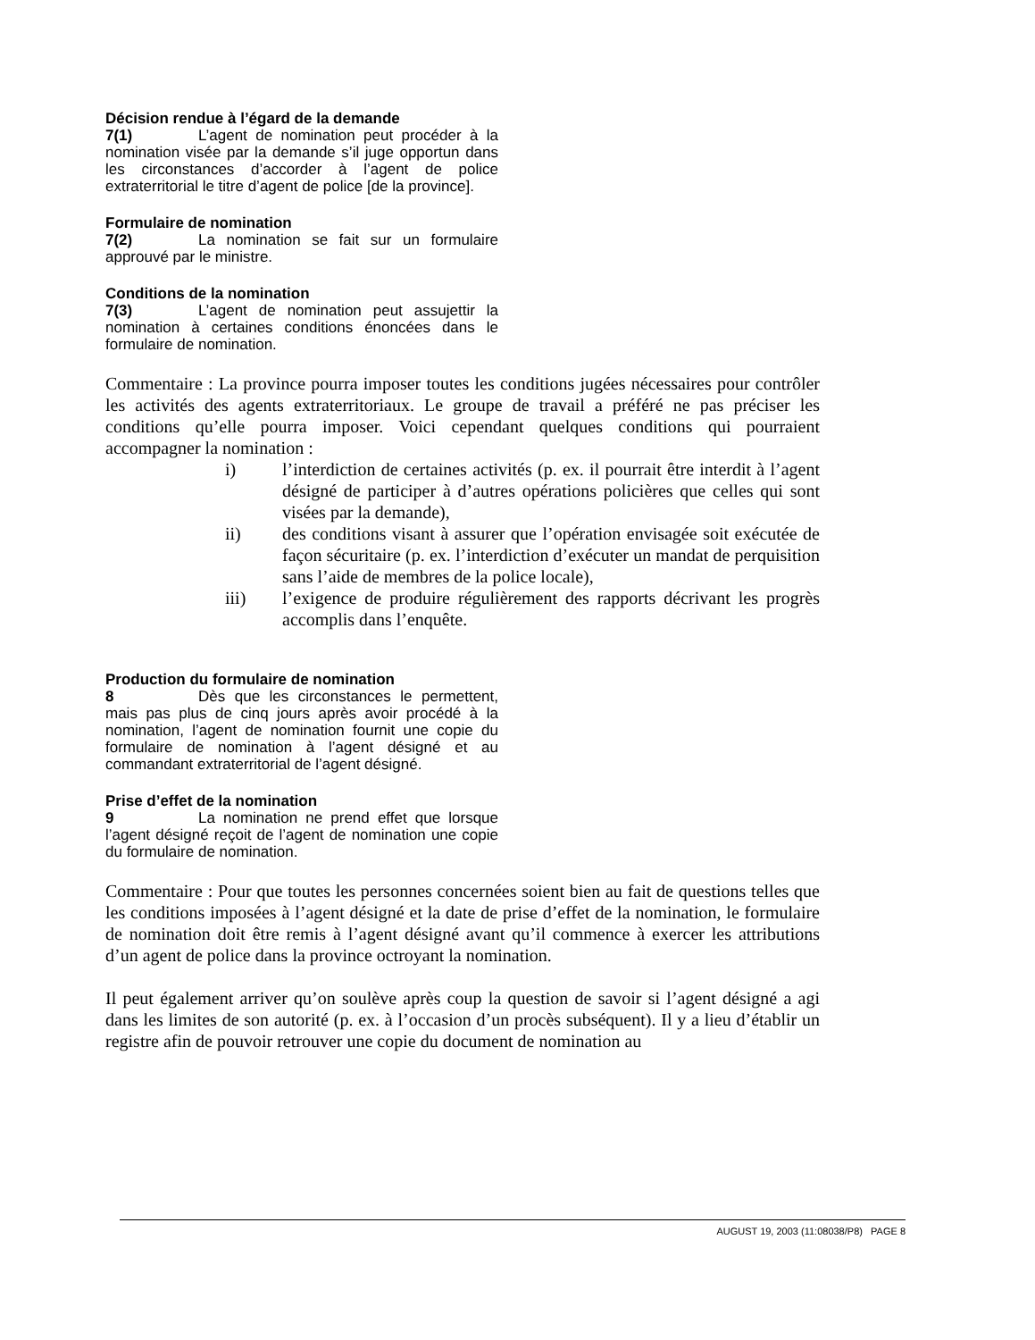Décision rendue à l’égard de la demande
7(1) L’agent de nomination peut procéder à la nomination visée par la demande s’il juge opportun dans les circonstances d’accorder à l’agent de police extraterritorial le titre d’agent de police [de la province].
Formulaire de nomination
7(2) La nomination se fait sur un formulaire approuvé par le ministre.
Conditions de la nomination
7(3) L’agent de nomination peut assujettir la nomination à certaines conditions énoncées dans le formulaire de nomination.
Commentaire : La province pourra imposer toutes les conditions jugées nécessaires pour contrôler les activités des agents extraterritoriaux. Le groupe de travail a préféré ne pas préciser les conditions qu’elle pourra imposer. Voici cependant quelques conditions qui pourraient accompagner la nomination :
i) l’interdiction de certaines activités (p. ex. il pourrait être interdit à l’agent désigné de participer à d’autres opérations policières que celles qui sont visées par la demande),
ii) des conditions visant à assurer que l’opération envisagée soit exécutée de façon sécuritaire (p. ex. l’interdiction d’exécuter un mandat de perquisition sans l’aide de membres de la police locale),
iii) l’exigence de produire régulièrement des rapports décrivant les progrès accomplis dans l’enquête.
Production du formulaire de nomination
8 Dès que les circonstances le permettent, mais pas plus de cinq jours après avoir procédé à la nomination, l’agent de nomination fournit une copie du formulaire de nomination à l’agent désigné et au commandant extraterritorial de l’agent désigné.
Prise d’effet de la nomination
9 La nomination ne prend effet que lorsque l’agent désigné reçoit de l’agent de nomination une copie du formulaire de nomination.
Commentaire : Pour que toutes les personnes concernées soient bien au fait de questions telles que les conditions imposées à l’agent désigné et la date de prise d’effet de la nomination, le formulaire de nomination doit être remis à l’agent désigné avant qu’il commence à exercer les attributions d’un agent de police dans la province octroyant la nomination.
Il peut également arriver qu’on soulève après coup la question de savoir si l’agent désigné a agi dans les limites de son autorité (p. ex. à l’occasion d’un procès subséquent). Il y a lieu d’établir un registre afin de pouvoir retrouver une copie du document de nomination au
AUGUST 19, 2003 (11:08038/P8) PAGE 8